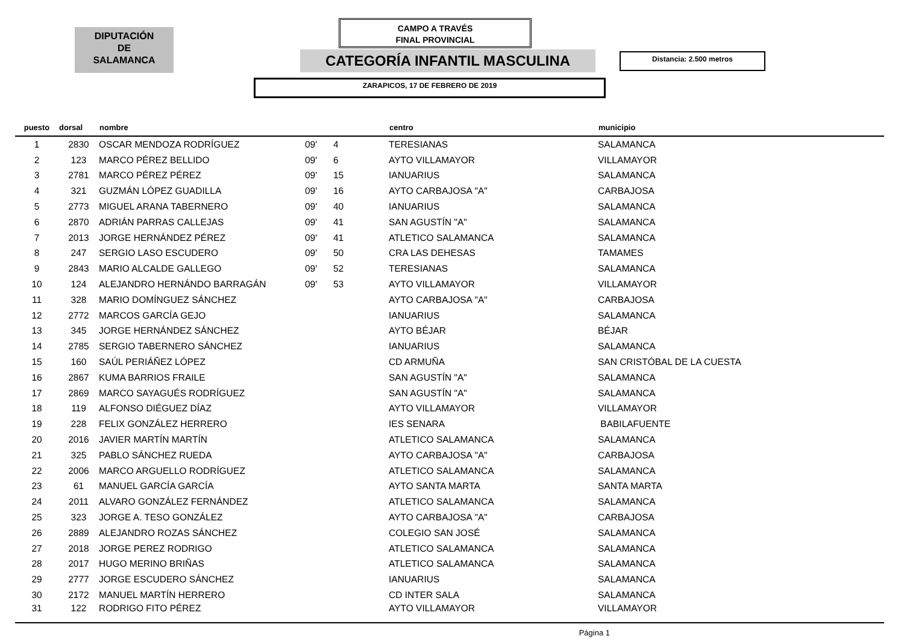DIPUTACIÓN
DE
SALAMANCA
CAMPO A TRAVÉS
FINAL PROVINCIAL
CATEGORÍA INFANTIL MASCULINA Distancia: 2.500 metros
ZARAPICOS, 17 DE FEBRERO DE 2019
| puesto | dorsal | nombre | | | centro | municipio |
| --- | --- | --- | --- | --- | --- | --- |
| 1 | 2830 | OSCAR MENDOZA RODRÍGUEZ | 09' | 4 | TERESIANAS | SALAMANCA |
| 2 | 123 | MARCO PÉREZ BELLIDO | 09' | 6 | AYTO VILLAMAYOR | VILLAMAYOR |
| 3 | 2781 | MARCO PÉREZ PÉREZ | 09' | 15 | IANUARIUS | SALAMANCA |
| 4 | 321 | GUZMÁN LÓPEZ GUADILLA | 09' | 16 | AYTO CARBAJOSA "A" | CARBAJOSA |
| 5 | 2773 | MIGUEL ARANA TABERNERO | 09' | 40 | IANUARIUS | SALAMANCA |
| 6 | 2870 | ADRIÁN PARRAS CALLEJAS | 09' | 41 | SAN AGUSTÍN "A" | SALAMANCA |
| 7 | 2013 | JORGE HERNÁNDEZ PÉREZ | 09' | 41 | ATLETICO SALAMANCA | SALAMANCA |
| 8 | 247 | SERGIO LASO ESCUDERO | 09' | 50 | CRA LAS DEHESAS | TAMAMES |
| 9 | 2843 | MARIO ALCALDE GALLEGO | 09' | 52 | TERESIANAS | SALAMANCA |
| 10 | 124 | ALEJANDRO HERNÁNDO BARRAGÁN | 09' | 53 | AYTO VILLAMAYOR | VILLAMAYOR |
| 11 | 328 | MARIO DOMÍNGUEZ SÁNCHEZ | | | AYTO CARBAJOSA "A" | CARBAJOSA |
| 12 | 2772 | MARCOS GARCÍA GEJO | | | IANUARIUS | SALAMANCA |
| 13 | 345 | JORGE HERNÁNDEZ SÁNCHEZ | | | AYTO BÉJAR | BÉJAR |
| 14 | 2785 | SERGIO TABERNERO SÁNCHEZ | | | IANUARIUS | SALAMANCA |
| 15 | 160 | SAÚL PERIÁÑEZ LÓPEZ | | | CD ARMUÑA | SAN CRISTÓBAL DE LA CUESTA |
| 16 | 2867 | KUMA BARRIOS FRAILE | | | SAN AGUSTÍN "A" | SALAMANCA |
| 17 | 2869 | MARCO SAYAGUÉS RODRÍGUEZ | | | SAN AGUSTÍN "A" | SALAMANCA |
| 18 | 119 | ALFONSO DIÉGUEZ DÍAZ | | | AYTO VILLAMAYOR | VILLAMAYOR |
| 19 | 228 | FELIX GONZÁLEZ HERRERO | | | IES SENARA | BABILAFUENTE |
| 20 | 2016 | JAVIER MARTÍN MARTÍN | | | ATLETICO SALAMANCA | SALAMANCA |
| 21 | 325 | PABLO SÁNCHEZ RUEDA | | | AYTO CARBAJOSA "A" | CARBAJOSA |
| 22 | 2006 | MARCO ARGUELLO RODRÍGUEZ | | | ATLETICO SALAMANCA | SALAMANCA |
| 23 | 61 | MANUEL GARCÍA GARCÍA | | | AYTO SANTA MARTA | SANTA MARTA |
| 24 | 2011 | ALVARO GONZÁLEZ FERNÁNDEZ | | | ATLETICO SALAMANCA | SALAMANCA |
| 25 | 323 | JORGE A. TESO GONZÁLEZ | | | AYTO CARBAJOSA "A" | CARBAJOSA |
| 26 | 2889 | ALEJANDRO ROZAS SÁNCHEZ | | | COLEGIO SAN JOSÉ | SALAMANCA |
| 27 | 2018 | JORGE PEREZ RODRIGO | | | ATLETICO SALAMANCA | SALAMANCA |
| 28 | 2017 | HUGO MERINO BRIÑAS | | | ATLETICO SALAMANCA | SALAMANCA |
| 29 | 2777 | JORGE ESCUDERO SÁNCHEZ | | | IANUARIUS | SALAMANCA |
| 30 | 2172 | MANUEL MARTÍN HERRERO | | | CD INTER SALA | SALAMANCA |
| 31 | 122 | RODRIGO FITO PÉREZ | | | AYTO VILLAMAYOR | VILLAMAYOR |
Página 1